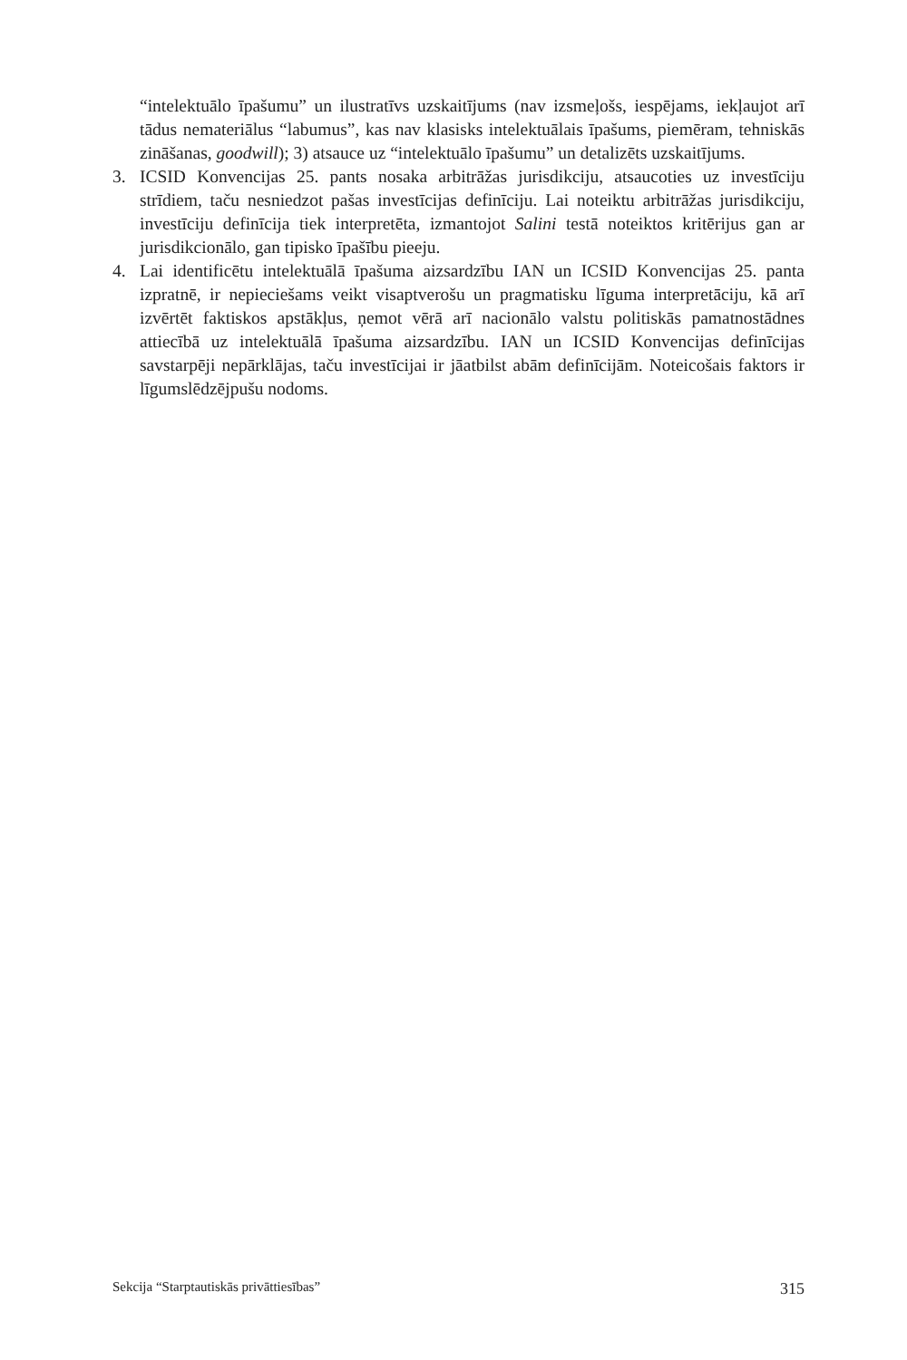“intelektuālo īpašumu” un ilustratīvs uzskaitījums (nav izsmeļošs, iespējams, iekļaujot arī tādus nemateriālus “labumus”, kas nav klasisks intelektuālais īpašums, piemēram, tehniskās zināšanas, goodwill); 3) atsauce uz “intelektuālo īpašumu” un detalizēts uzskaitījums.
3. ICSID Konvencijas 25. pants nosaka arbitrāžas jurisdikciju, atsaucoties uz investīciju strīdiem, taču nesniedzot pašas investīcijas definīciju. Lai noteiktu arbitrāžas jurisdikciju, investīciju definīcija tiek interpretēta, izmantojot Salini testā noteiktos kritērijus gan ar jurisdikcionālo, gan tipisko īpašību pieeju.
4. Lai identificētu intelektuālā īpašuma aizsardzību IAN un ICSID Konvencijas 25. panta izpratnē, ir nepieciešams veikt visaptverošu un pragmatisku līguma interpretāciju, kā arī izvērtēt faktiskos apstākļus, ņemot vērā arī nacionālo valstu politiskās pamatnostādnes attiecībā uz intelektuālā īpašuma aizsardzību. IAN un ICSID Konvencijas definīcijas savstarpēji nepārklājas, taču investīcijai ir jāatbilst abām definīcijām. Noteicošais faktors ir līgumslēdzējpušu nodoms.
Sekcija “Starptautiskās privāttiesības” 315